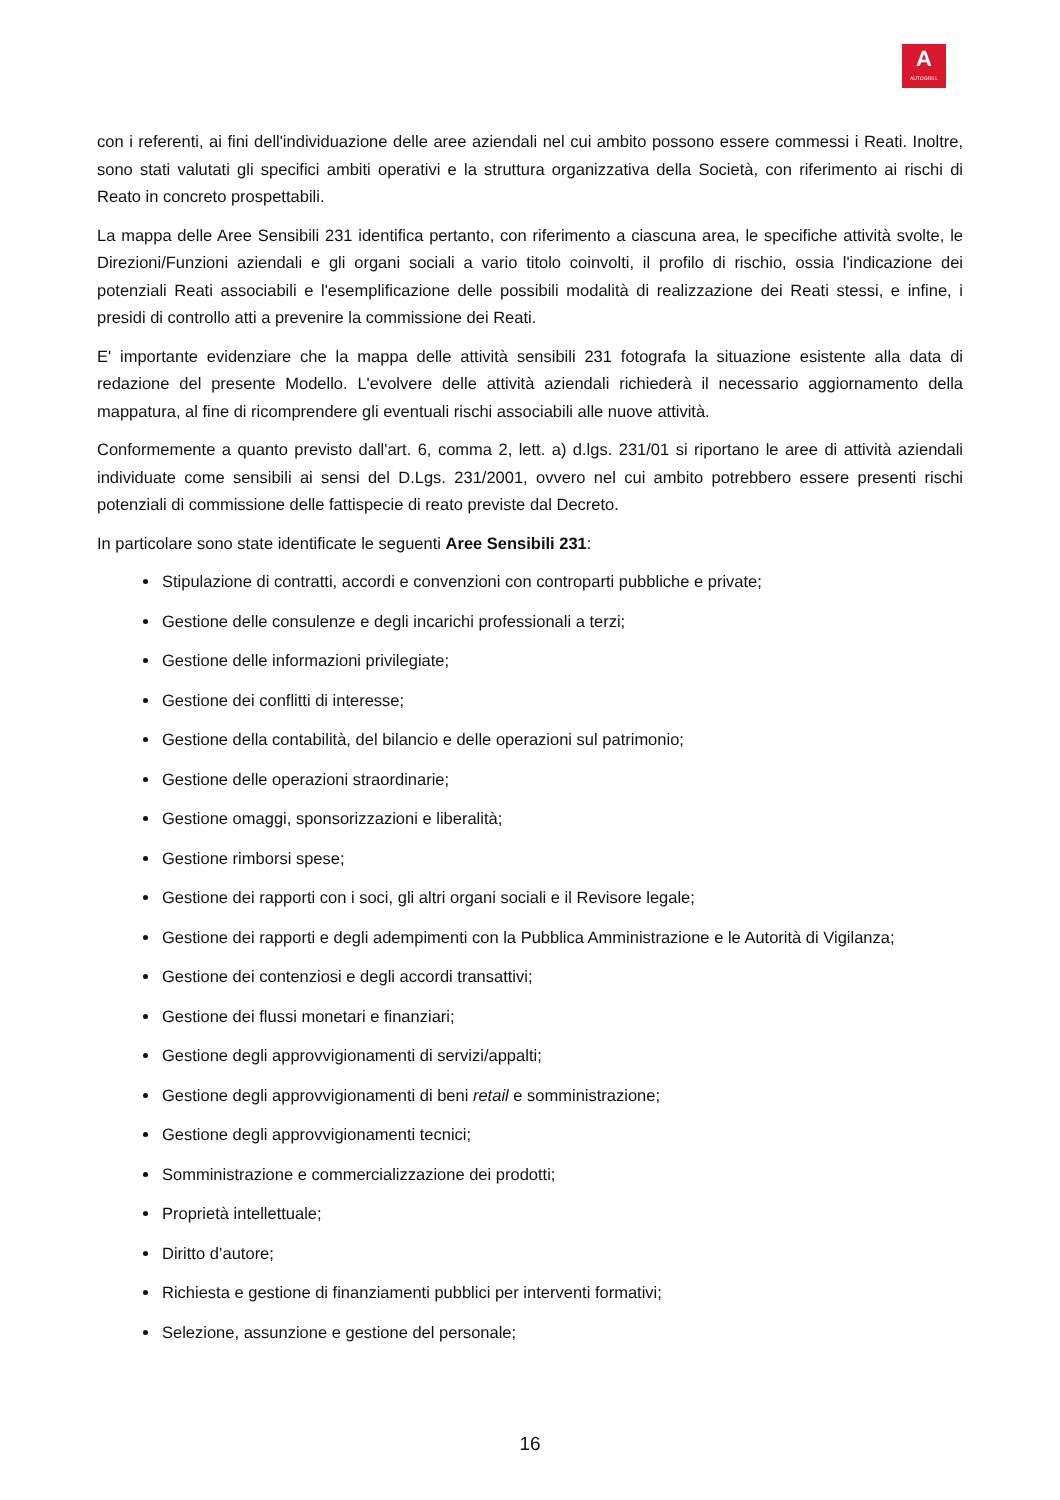A
AUTOGRILL
con i referenti, ai fini dell'individuazione delle aree aziendali nel cui ambito possono essere commessi i Reati. Inoltre, sono stati valutati gli specifici ambiti operativi e la struttura organizzativa della Società, con riferimento ai rischi di Reato in concreto prospettabili.
La mappa delle Aree Sensibili 231 identifica pertanto, con riferimento a ciascuna area, le specifiche attività svolte, le Direzioni/Funzioni aziendali e gli organi sociali a vario titolo coinvolti, il profilo di rischio, ossia l'indicazione dei potenziali Reati associabili e l'esemplificazione delle possibili modalità di realizzazione dei Reati stessi, e infine, i presidi di controllo atti a prevenire la commissione dei Reati.
E' importante evidenziare che la mappa delle attività sensibili 231 fotografa la situazione esistente alla data di redazione del presente Modello. L'evolvere delle attività aziendali richiederà il necessario aggiornamento della mappatura, al fine di ricomprendere gli eventuali rischi associabili alle nuove attività.
Conformemente a quanto previsto dall'art. 6, comma 2, lett. a) d.lgs. 231/01 si riportano le aree di attività aziendali individuate come sensibili ai sensi del D.Lgs. 231/2001, ovvero nel cui ambito potrebbero essere presenti rischi potenziali di commissione delle fattispecie di reato previste dal Decreto.
In particolare sono state identificate le seguenti Aree Sensibili 231:
Stipulazione di contratti, accordi e convenzioni con controparti pubbliche e private;
Gestione delle consulenze e degli incarichi professionali a terzi;
Gestione delle informazioni privilegiate;
Gestione dei conflitti di interesse;
Gestione della contabilità, del bilancio e delle operazioni sul patrimonio;
Gestione delle operazioni straordinarie;
Gestione omaggi, sponsorizzazioni e liberalità;
Gestione rimborsi spese;
Gestione dei rapporti con i soci, gli altri organi sociali e il Revisore legale;
Gestione dei rapporti e degli adempimenti con la Pubblica Amministrazione e le Autorità di Vigilanza;
Gestione dei contenziosi e degli accordi transattivi;
Gestione dei flussi monetari e finanziari;
Gestione degli approvvigionamenti di servizi/appalti;
Gestione degli approvvigionamenti di beni retail e somministrazione;
Gestione degli approvvigionamenti tecnici;
Somministrazione e commercializzazione dei prodotti;
Proprietà intellettuale;
Diritto d’autore;
Richiesta e gestione di finanziamenti pubblici per interventi formativi;
Selezione, assunzione e gestione del personale;
16